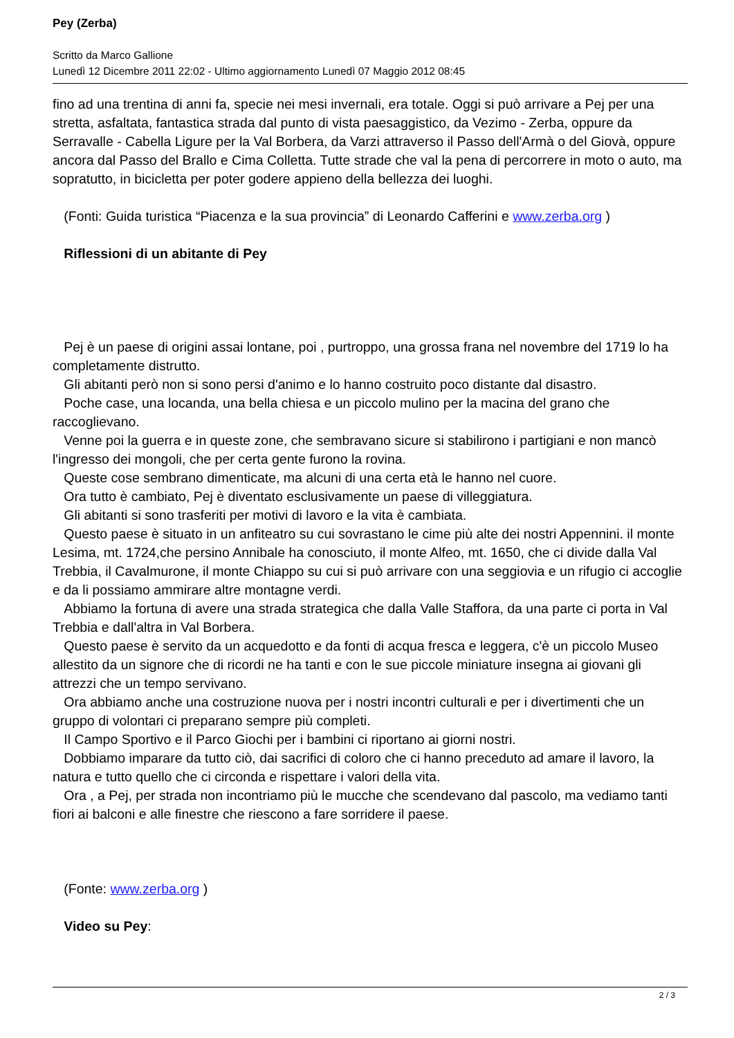Pey (Zerba)
Scritto da Marco Gallione
Lunedì 12 Dicembre 2011 22:02 - Ultimo aggiornamento Lunedì 07 Maggio 2012 08:45
fino ad una trentina di anni fa, specie nei mesi invernali, era totale. Oggi si può arrivare a Pej per una stretta, asfaltata, fantastica strada dal punto di vista paesaggistico, da Vezimo - Zerba, oppure da Serravalle - Cabella Ligure per la Val Borbera, da Varzi attraverso il Passo dell'Armà o del Giovà, oppure ancora dal Passo del Brallo e Cima Colletta. Tutte strade che val la pena di percorrere in moto o auto, ma sopratutto, in bicicletta per poter godere appieno della bellezza dei luoghi.
(Fonti: Guida turistica “Piacenza e la sua provincia” di Leonardo Cafferini e www.zerba.org )
Riflessioni di un abitante di Pey
Pej è un paese di origini assai lontane, poi , purtroppo, una grossa frana nel novembre del 1719 lo ha completamente distrutto.
Gli abitanti però non si sono persi d'animo e lo hanno costruito poco distante dal disastro.
Poche case, una locanda, una bella chiesa e un piccolo mulino per la macina del grano che raccoglievano.
Venne poi la guerra e in queste zone, che sembravano sicure si stabilirono i partigiani e non mancò l'ingresso dei mongoli, che per certa gente furono la rovina.
Queste cose sembrano dimenticate, ma alcuni di una certa età le hanno nel cuore.
Ora tutto è cambiato, Pej è diventato esclusivamente un paese di villeggiatura.
Gli abitanti si sono trasferiti per motivi di lavoro e la vita è cambiata.
Questo paese è situato in un anfiteatro su cui sovrastano le cime più alte dei nostri Appennini. il monte Lesima, mt. 1724,che persino Annibale ha conosciuto, il monte Alfeo, mt. 1650, che ci divide dalla Val Trebbia, il Cavalmurone, il monte Chiappo su cui si può arrivare con una seggiovia e un rifugio ci accoglie e da li possiamo ammirare altre montagne verdi.
Abbiamo la fortuna di avere una strada strategica che dalla Valle Staffora, da una parte ci porta in Val Trebbia e dall'altra in Val Borbera.
Questo paese è servito da un acquedotto e da fonti di acqua fresca e leggera, c'è un piccolo Museo allestito da un signore che di ricordi ne ha tanti e con le sue piccole miniature insegna ai giovani gli attrezzi che un tempo servivano.
Ora abbiamo anche una costruzione nuova per i nostri incontri culturali e per i divertimenti che un gruppo di volontari ci preparano sempre più completi.
Il Campo Sportivo e il Parco Giochi per i bambini ci riportano ai giorni nostri.
Dobbiamo imparare da tutto ciò, dai sacrifici di coloro che ci hanno preceduto ad amare il lavoro, la natura e tutto quello che ci circonda e rispettare i valori della vita.
Ora , a Pej, per strada non incontriamo più le mucche che scendevano dal pascolo, ma vediamo tanti fiori ai balconi e alle finestre che riescono a fare sorridere il paese.
(Fonte: www.zerba.org )
Video su Pey:
2 / 3